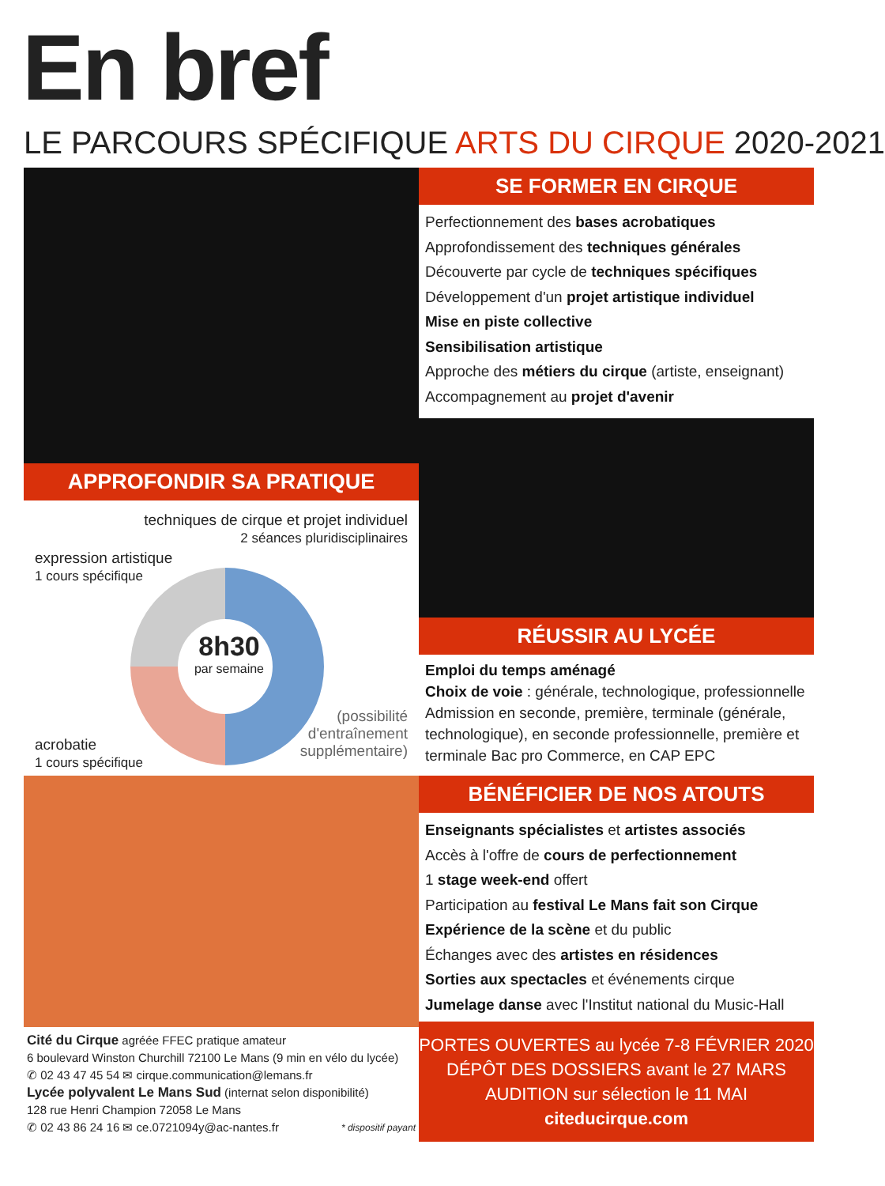En bref
LE PARCOURS SPÉCIFIQUE ARTS DU CIRQUE 2020-2021
APPROFONDIR SA PRATIQUE
techniques de cirque et projet individuel
2 séances pluridisciplinaires
expression artistique
1 cours spécifique
8h30
par semaine
acrobatie
1 cours spécifique
(possibilité
d'entraînement
supplémentaire)
SE FORMER EN CIRQUE
Perfectionnement des bases acrobatiques
Approfondissement des techniques générales
Découverte par cycle de techniques spécifiques
Développement d'un projet artistique individuel
Mise en piste collective
Sensibilisation artistique
Approche des métiers du cirque (artiste, enseignant)
Accompagnement au projet d'avenir
RÉUSSIR AU LYCÉE
Emploi du temps aménagé
Choix de voie : générale, technologique, professionnelle
Admission en seconde, première, terminale (générale, technologique), en seconde professionnelle, première et terminale Bac pro Commerce, en CAP EPC
Cité du Cirque agréée FFEC pratique amateur
6 boulevard Winston Churchill 72100 Le Mans (9 min en vélo du lycée)
✆ 02 43 47 45 54 ✉ cirque.communication@lemans.fr
Lycée polyvalent Le Mans Sud (internat selon disponibilité)
128 rue Henri Champion 72058 Le Mans
✆ 02 43 86 24 16 ✉ ce.0721094y@ac-nantes.fr * dispositif payant
BÉNÉFICIER DE NOS ATOUTS
Enseignants spécialistes et artistes associés
Accès à l'offre de cours de perfectionnement
1 stage week-end offert
Participation au festival Le Mans fait son Cirque
Expérience de la scène et du public
Échanges avec des artistes en résidences
Sorties aux spectacles et événements cirque
Jumelage danse avec l'Institut national du Music-Hall
PORTES OUVERTES au lycée 7-8 FÉVRIER 2020
DÉPÔT DES DOSSIERS avant le 27 MARS
AUDITION sur sélection le 11 MAI
citeducirque.com